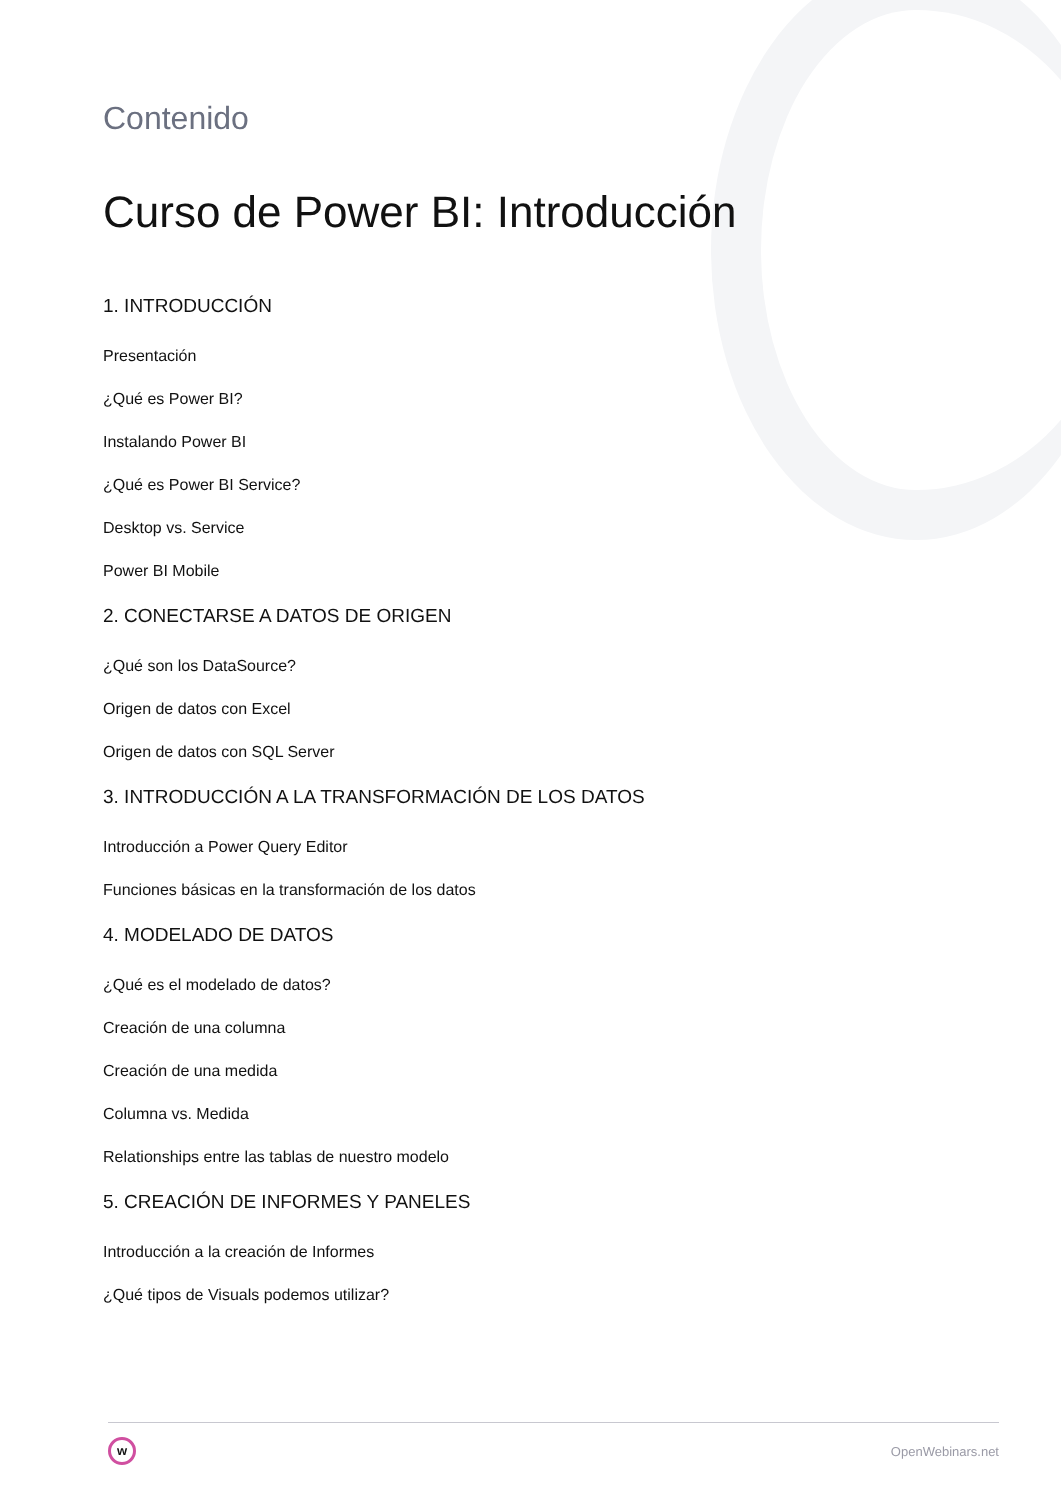Contenido
Curso de Power BI: Introducción
1. INTRODUCCIÓN
Presentación
¿Qué es Power BI?
Instalando Power BI
¿Qué es Power BI Service?
Desktop vs. Service
Power BI Mobile
2. CONECTARSE A DATOS DE ORIGEN
¿Qué son los DataSource?
Origen de datos con Excel
Origen de datos con SQL Server
3. INTRODUCCIÓN A LA TRANSFORMACIÓN DE LOS DATOS
Introducción a Power Query Editor
Funciones básicas en la transformación de los datos
4. MODELADO DE DATOS
¿Qué es el modelado de datos?
Creación de una columna
Creación de una medida
Columna vs. Medida
Relationships entre las tablas de nuestro modelo
5. CREACIÓN DE INFORMES Y PANELES
Introducción a la creación de Informes
¿Qué tipos de Visuals podemos utilizar?
w
OpenWebinars.net